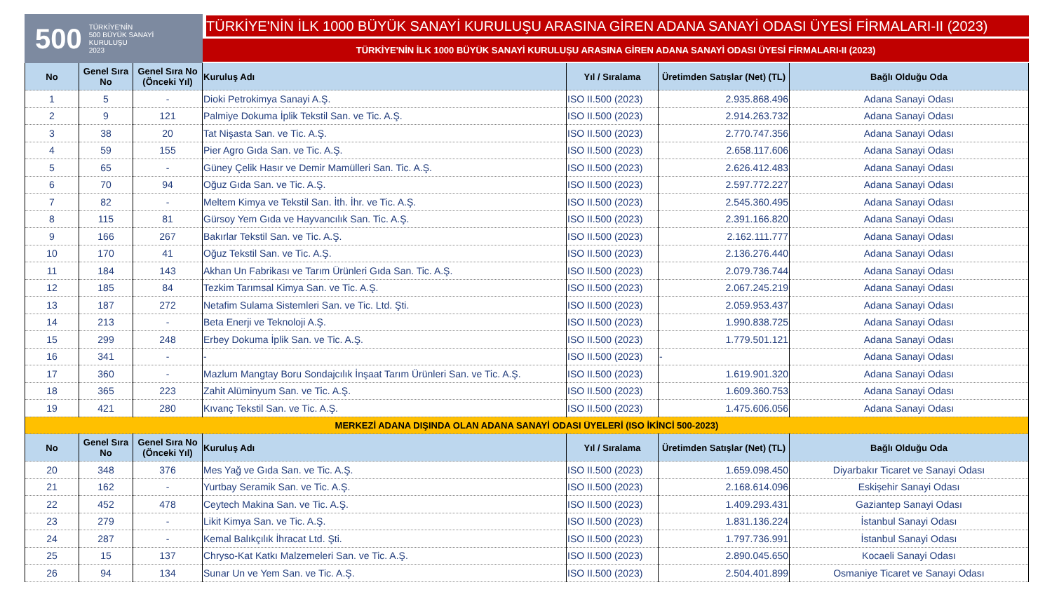500 TÜRKİYE'NİN
500 BÜYÜK SANAYİ
KURULUŞU
2023
TÜRKİYE'NİN İLK 1000 BÜYÜK SANAYİ KURULUŞU ARASINA GİREN ADANA SANAYİ ODASI ÜYESİ FİRMALARI-II (2023)
TÜRKİYE'NİN İLK 1000 BÜYÜK SANAYİ KURULUŞU ARASINA GİREN ADANA SANAYİ ODASI ÜYESİ FİRMALARI-II (2023)
| No | Genel Sıra No | Genel Sıra No (Önceki Yıl) | Kuruluş Adı | Yıl / Sıralama | Üretimden Satışlar (Net) (TL) | Bağlı Olduğu Oda |
| --- | --- | --- | --- | --- | --- | --- |
| 1 | 5 | - | Dioki Petrokimya Sanayi A.Ş. | ISO II.500 (2023) | 2.935.868.496 | Adana Sanayi Odası |
| 2 | 9 | 121 | Palmiye Dokuma İplik Tekstil San. ve Tic. A.Ş. | ISO II.500 (2023) | 2.914.263.732 | Adana Sanayi Odası |
| 3 | 38 | 20 | Tat Nişasta San. ve Tic. A.Ş. | ISO II.500 (2023) | 2.770.747.356 | Adana Sanayi Odası |
| 4 | 59 | 155 | Pier Agro Gıda San. ve Tic. A.Ş. | ISO II.500 (2023) | 2.658.117.606 | Adana Sanayi Odası |
| 5 | 65 | - | Güney Çelik Hasır ve Demir Mamülleri San. Tic. A.Ş. | ISO II.500 (2023) | 2.626.412.483 | Adana Sanayi Odası |
| 6 | 70 | 94 | Oğuz Gıda San. ve Tic. A.Ş. | ISO II.500 (2023) | 2.597.772.227 | Adana Sanayi Odası |
| 7 | 82 | - | Meltem Kimya ve Tekstil San. İth. İhr. ve Tic. A.Ş. | ISO II.500 (2023) | 2.545.360.495 | Adana Sanayi Odası |
| 8 | 115 | 81 | Gürsoy Yem Gıda ve Hayvancılık San. Tic. A.Ş. | ISO II.500 (2023) | 2.391.166.820 | Adana Sanayi Odası |
| 9 | 166 | 267 | Bakırlar Tekstil San. ve Tic. A.Ş. | ISO II.500 (2023) | 2.162.111.777 | Adana Sanayi Odası |
| 10 | 170 | 41 | Oğuz Tekstil San. ve Tic. A.Ş. | ISO II.500 (2023) | 2.136.276.440 | Adana Sanayi Odası |
| 11 | 184 | 143 | Akhan Un Fabrikası ve Tarım Ürünleri Gıda San. Tic. A.Ş. | ISO II.500 (2023) | 2.079.736.744 | Adana Sanayi Odası |
| 12 | 185 | 84 | Tezkim Tarımsal Kimya San. ve Tic. A.Ş. | ISO II.500 (2023) | 2.067.245.219 | Adana Sanayi Odası |
| 13 | 187 | 272 | Netafim Sulama Sistemleri San. ve Tic. Ltd. Şti. | ISO II.500 (2023) | 2.059.953.437 | Adana Sanayi Odası |
| 14 | 213 | - | Beta Enerji ve Teknoloji A.Ş. | ISO II.500 (2023) | 1.990.838.725 | Adana Sanayi Odası |
| 15 | 299 | 248 | Erbey Dokuma İplik San. ve Tic. A.Ş. | ISO II.500 (2023) | 1.779.501.121 | Adana Sanayi Odası |
| 16 | 341 | - | - | ISO II.500 (2023) | - | Adana Sanayi Odası |
| 17 | 360 | - | Mazlum Mangtay Boru Sondajcılık İnşaat Tarım Ürünleri San. ve Tic. A.Ş. | ISO II.500 (2023) | 1.619.901.320 | Adana Sanayi Odası |
| 18 | 365 | 223 | Zahit Alüminyum San. ve Tic. A.Ş. | ISO II.500 (2023) | 1.609.360.753 | Adana Sanayi Odası |
| 19 | 421 | 280 | Kıvanç Tekstil San. ve Tic. A.Ş. | ISO II.500 (2023) | 1.475.606.056 | Adana Sanayi Odası |
| MERKEZİ ADANA DIŞINDA OLAN ADANA SANAYİ ODASI ÜYELERİ (ISO İKİNCİ 500-2023) | | | | | | |
| No | Genel Sıra No | Genel Sıra No (Önceki Yıl) | Kuruluş Adı | Yıl / Sıralama | Üretimden Satışlar (Net) (TL) | Bağlı Olduğu Oda |
| 20 | 348 | 376 | Mes Yağ ve Gıda San. ve Tic. A.Ş. | ISO II.500 (2023) | 1.659.098.450 | Diyarbakır Ticaret ve Sanayi Odası |
| 21 | 162 | - | Yurtbay Seramik San. ve Tic. A.Ş. | ISO II.500 (2023) | 2.168.614.096 | Eskişehir Sanayi Odası |
| 22 | 452 | 478 | Ceytech Makina San. ve Tic. A.Ş. | ISO II.500 (2023) | 1.409.293.431 | Gaziantep Sanayi Odası |
| 23 | 279 | - | Likit Kimya San. ve Tic. A.Ş. | ISO II.500 (2023) | 1.831.136.224 | İstanbul Sanayi Odası |
| 24 | 287 | - | Kemal Balıkçılık İhracat Ltd. Şti. | ISO II.500 (2023) | 1.797.736.991 | İstanbul Sanayi Odası |
| 25 | 15 | 137 | Chryso-Kat Katkı Malzemeleri San. ve Tic. A.Ş. | ISO II.500 (2023) | 2.890.045.650 | Kocaeli Sanayi Odası |
| 26 | 94 | 134 | Sunar Un ve Yem San. ve Tic. A.Ş. | ISO II.500 (2023) | 2.504.401.899 | Osmaniye Ticaret ve Sanayi Odası |